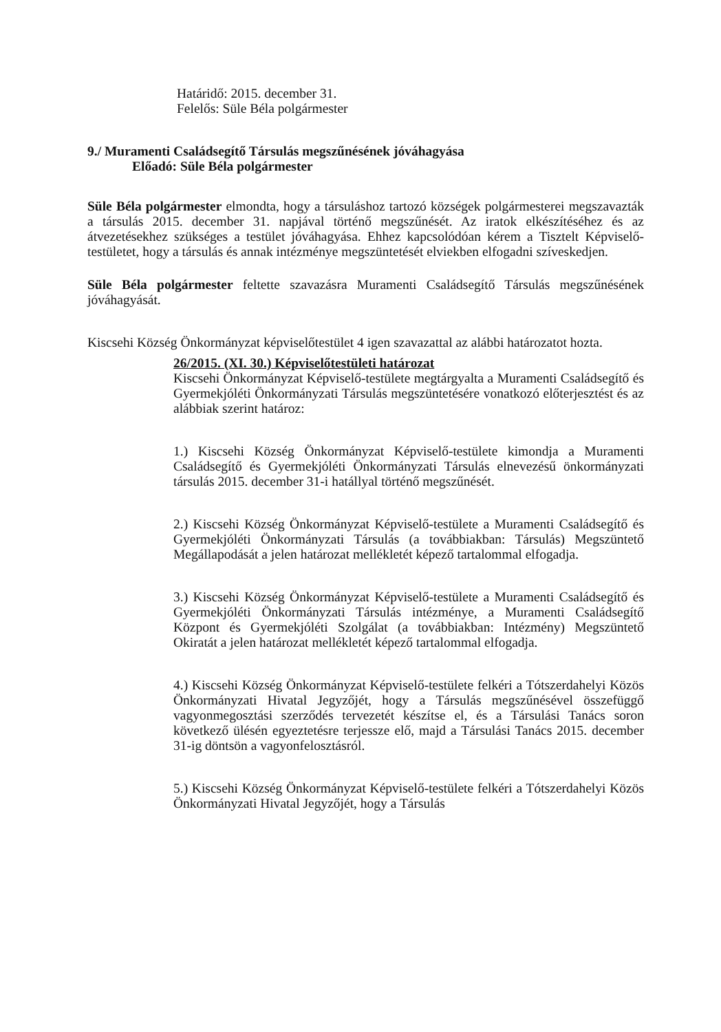Határidő: 2015. december 31.
Felelős: Süle Béla polgármester
9./ Muramenti Családsegítő Társulás megszűnésének jóváhagyása
Előadó: Süle Béla polgármester
Süle Béla polgármester elmondta, hogy a társuláshoz tartozó községek polgármesterei megszavazták a társulás 2015. december 31. napjával történő megszűnését. Az iratok elkészítéséhez és az átvezetésekhez szükséges a testület jóváhagyása. Ehhez kapcsolódóan kérem a Tisztelt Képviselő-testületet, hogy a társulás és annak intézménye megszüntetését elviekben elfogadni szíveskedjen.
Süle Béla polgármester feltette szavazásra Muramenti Családsegítő Társulás megszűnésének jóváhagyását.
Kiscsehi Község Önkormányzat képviselőtestület 4 igen szavazattal az alábbi határozatot hozta.
26/2015. (XI. 30.) Képviselőtestületi határozat
Kiscsehi Önkormányzat Képviselő-testülete megtárgyalta a Muramenti Családsegítő és Gyermekjóléti Önkormányzati Társulás megszüntetésére vonatkozó előterjesztést és az alábbiak szerint határoz:
1.) Kiscsehi Község Önkormányzat Képviselő-testülete kimondja a Muramenti Családsegítő és Gyermekjóléti Önkormányzati Társulás elnevezésű önkormányzati társulás 2015. december 31-i hatállyal történő megszűnését.
2.) Kiscsehi Község Önkormányzat Képviselő-testülete a Muramenti Családsegítő és Gyermekjóléti Önkormányzati Társulás (a továbbiakban: Társulás) Megszüntető Megállapodását a jelen határozat mellékletét képező tartalommal elfogadja.
3.) Kiscsehi Község Önkormányzat Képviselő-testülete a Muramenti Családsegítő és Gyermekjóléti Önkormányzati Társulás intézménye, a Muramenti Családsegítő Központ és Gyermekjóléti Szolgálat (a továbbiakban: Intézmény) Megszüntető Okiratát a jelen határozat mellékletét képező tartalommal elfogadja.
4.) Kiscsehi Község Önkormányzat Képviselő-testülete felkéri a Tótszerdahelyi Közös Önkormányzati Hivatal Jegyzőjét, hogy a Társulás megszűnésével összefüggő vagyonmegosztási szerződés tervezetét készítse el, és a Társulási Tanács soron következő ülésén egyeztetésre terjessze elő, majd a Társulási Tanács 2015. december 31-ig döntsön a vagyonfelosztásról.
5.) Kiscsehi Község Önkormányzat Képviselő-testülete felkéri a Tótszerdahelyi Közös Önkormányzati Hivatal Jegyzőjét, hogy a Társulás